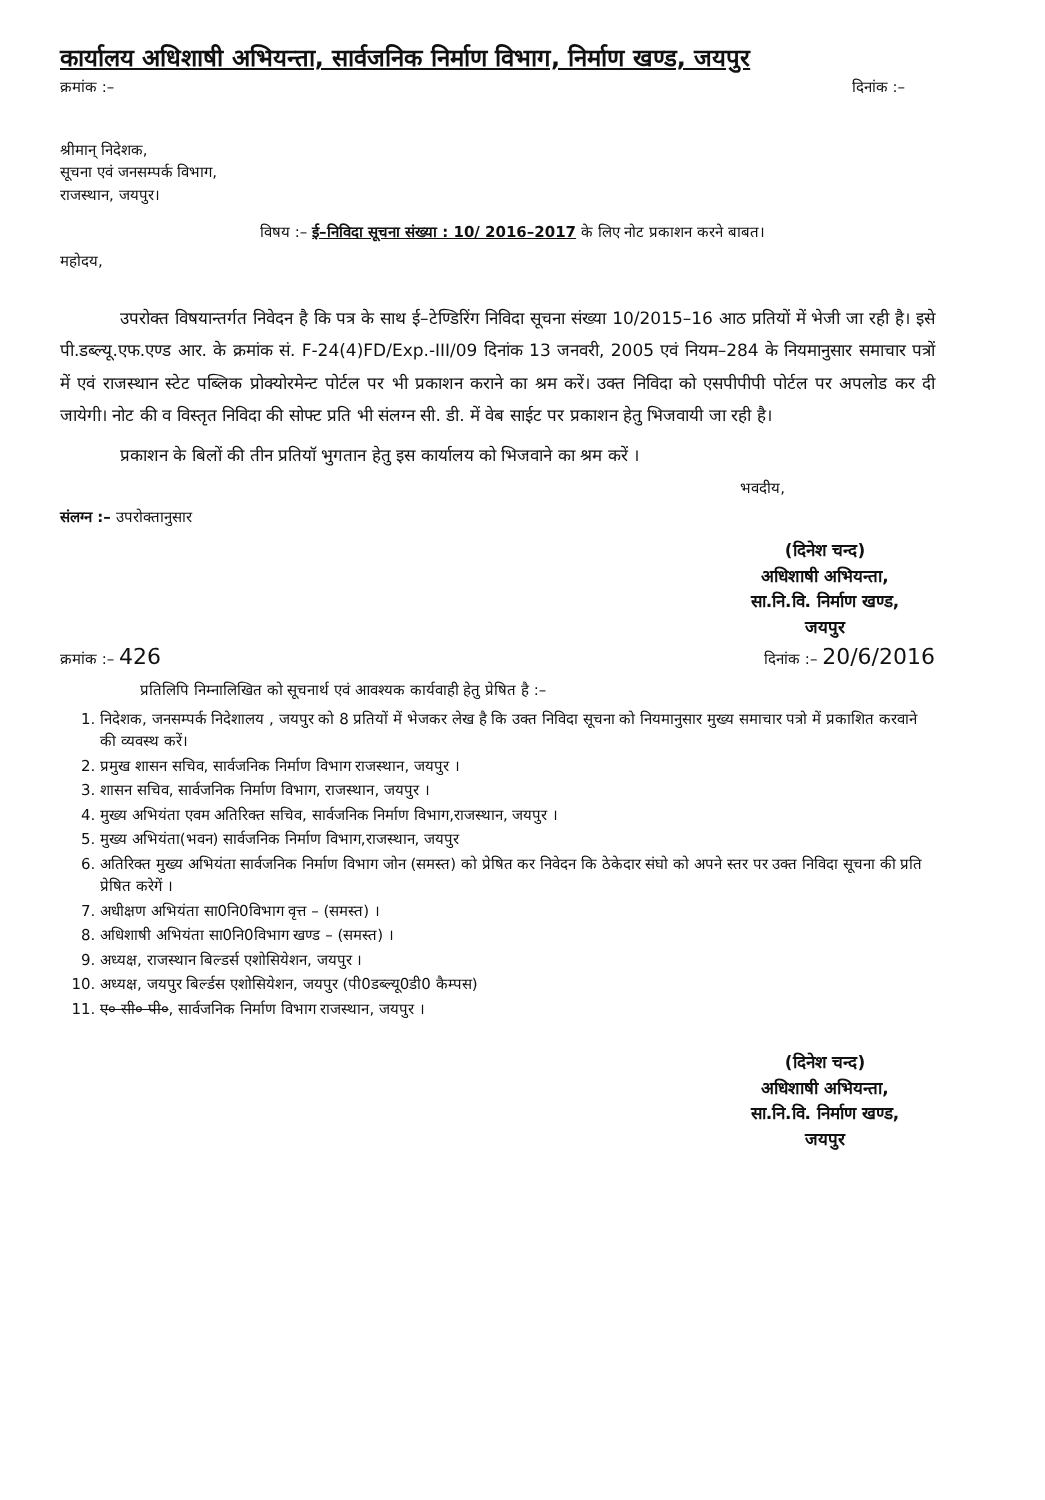कार्यालय अधिशाषी अभियन्ता, सार्वजनिक निर्माण विभाग, निर्माण खण्ड, जयपुर
क्रमांक :– दिनांक :–
श्रीमान् निदेशक,
सूचना एवं जनसम्पर्क विभाग,
राजस्थान, जयपुर।
विषय :– ई–निविदा सूचना संख्या : 10/ 2016–2017 के लिए नोट प्रकाशन करने बाबत।
महोदय,
उपरोक्त विषयान्तर्गत निवेदन है कि पत्र के साथ ई–टेण्डिरिंग निविदा सूचना संख्या 10/2015–16 आठ प्रतियों में भेजी जा रही है। इसे पी.डब्ल्यू.एफ.एण्ड आर. के क्रमांक सं. F-24(4)FD/Exp.-III/09 दिनांक 13 जनवरी, 2005 एवं नियम–284 के नियमानुसार समाचार पत्रों में एवं राजस्थान स्टेट पब्लिक प्रोक्योरमेन्ट पोर्टल पर भी प्रकाशन कराने का श्रम करें। उक्त निविदा को एसपीपीपी पोर्टल पर अपलोड कर दी जायेगी। नोट की व विस्तृत निविदा की सोफ्ट प्रति भी संलग्न सी. डी. में वेब साईट पर प्रकाशन हेतु भिजवायी जा रही है।
प्रकाशन के बिलों की तीन प्रतियॉ भुगतान हेतु इस कार्यालय को भिजवाने का श्रम करें ।
भवदीय,
संलग्न :– उपरोक्तानुसार
(दिनेश चन्द)
अधिशाषी अभियन्ता,
सा.नि.वि. निर्माण खण्ड,
जयपुर
क्रमांक :– 426 दिनांक :– 20/6/2016
प्रतिलिपि निम्नालिखित को सूचनार्थ एवं आवश्यक कार्यवाही हेतु प्रेषित है :–
1. निदेशक, जनसम्पर्क निदेशालय , जयपुर को 8 प्रतियों में भेजकर लेख है कि उक्त निविदा सूचना को नियमानुसार मुख्य समाचार पत्रो में प्रकाशित करवाने की व्यवस्थ करें।
2. प्रमुख शासन सचिव, सार्वजनिक निर्माण विभाग राजस्थान, जयपुर ।
3. शासन सचिव, सार्वजनिक निर्माण विभाग, राजस्थान, जयपुर ।
4. मुख्य अभियंता एवम अतिरिक्त सचिव, सार्वजनिक निर्माण विभाग,राजस्थान, जयपुर ।
5. मुख्य अभियंता(भवन) सार्वजनिक निर्माण विभाग,राजस्थान, जयपुर
6. अतिरिक्त मुख्य अभियंता सार्वजनिक निर्माण विभाग जोन (समस्त) को प्रेषित कर निवेदन कि ठेकेदार संघो को अपने स्तर पर उक्त निविदा सूचना की प्रति प्रेषित करेगें ।
7. अधीक्षण अभियंता सा0नि0विभाग वृत्त – (समस्त) ।
8. अधिशाषी अभियंता सा0नि0विभाग खण्ड – (समस्त) ।
9. अध्यक्ष, राजस्थान बिल्डर्स एशोसियेशन, जयपुर ।
10. अध्यक्ष, जयपुर बिर्ल्डस एशोसियेशन, जयपुर (पी0डब्ल्यू0डी0 कैम्पस)
11. ए० सी० पी०, सार्वजनिक निर्माण विभाग राजस्थान, जयपुर ।
(दिनेश चन्द)
अधिशाषी अभियन्ता,
सा.नि.वि. निर्माण खण्ड,
जयपुर